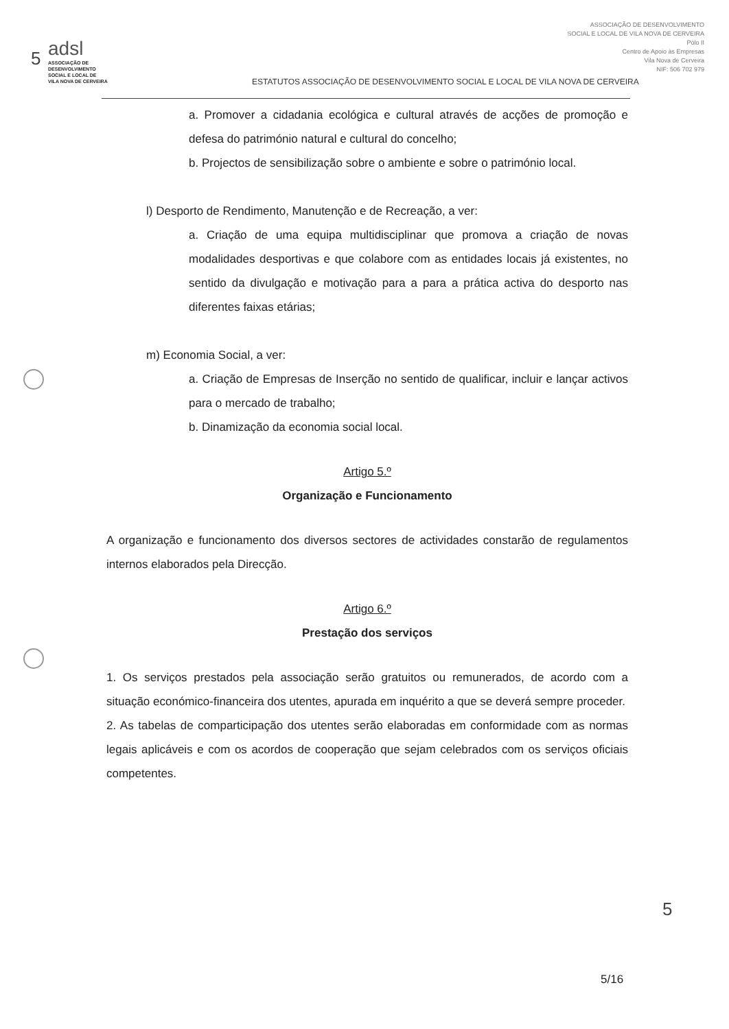5
adsl
ASSOCIAÇÃO DE
DESENVOLVIMENTO
SOCIAL E LOCAL DE
VILA NOVA DE CERVEIRA
ESTATUTOS ASSOCIAÇÃO DE DESENVOLVIMENTO SOCIAL E LOCAL DE VILA NOVA DE CERVEIRA
ASSOCIAÇÃO DE DESENVOLVIMENTO
SOCIAL E LOCAL DE VILA NOVA DE CERVEIRA
Pólo II
Centro de Apoio às Empresas
Vila Nova de Cerveira
NIF: 506 702 979
a. Promover a cidadania ecológica e cultural através de acções de promoção e defesa do património natural e cultural do concelho;
b. Projectos de sensibilização sobre o ambiente e sobre o património local.
l) Desporto de Rendimento, Manutenção e de Recreação, a ver:
a. Criação de uma equipa multidisciplinar que promova a criação de novas modalidades desportivas e que colabore com as entidades locais já existentes, no sentido da divulgação e motivação para a para a prática activa do desporto nas diferentes faixas etárias;
m) Economia Social, a ver:
a. Criação de Empresas de Inserção no sentido de qualificar, incluir e lançar activos para o mercado de trabalho;
b. Dinamização da economia social local.
Artigo 5.º
Organização e Funcionamento
A organização e funcionamento dos diversos sectores de actividades constarão de regulamentos internos elaborados pela Direcção.
Artigo 6.º
Prestação dos serviços
1. Os serviços prestados pela associação serão gratuitos ou remunerados, de acordo com a situação económico-financeira dos utentes, apurada em inquérito a que se deverá sempre proceder.
2. As tabelas de comparticipação dos utentes serão elaboradas em conformidade com as normas legais aplicáveis e com os acordos de cooperação que sejam celebrados com os serviços oficiais competentes.
5
5/16